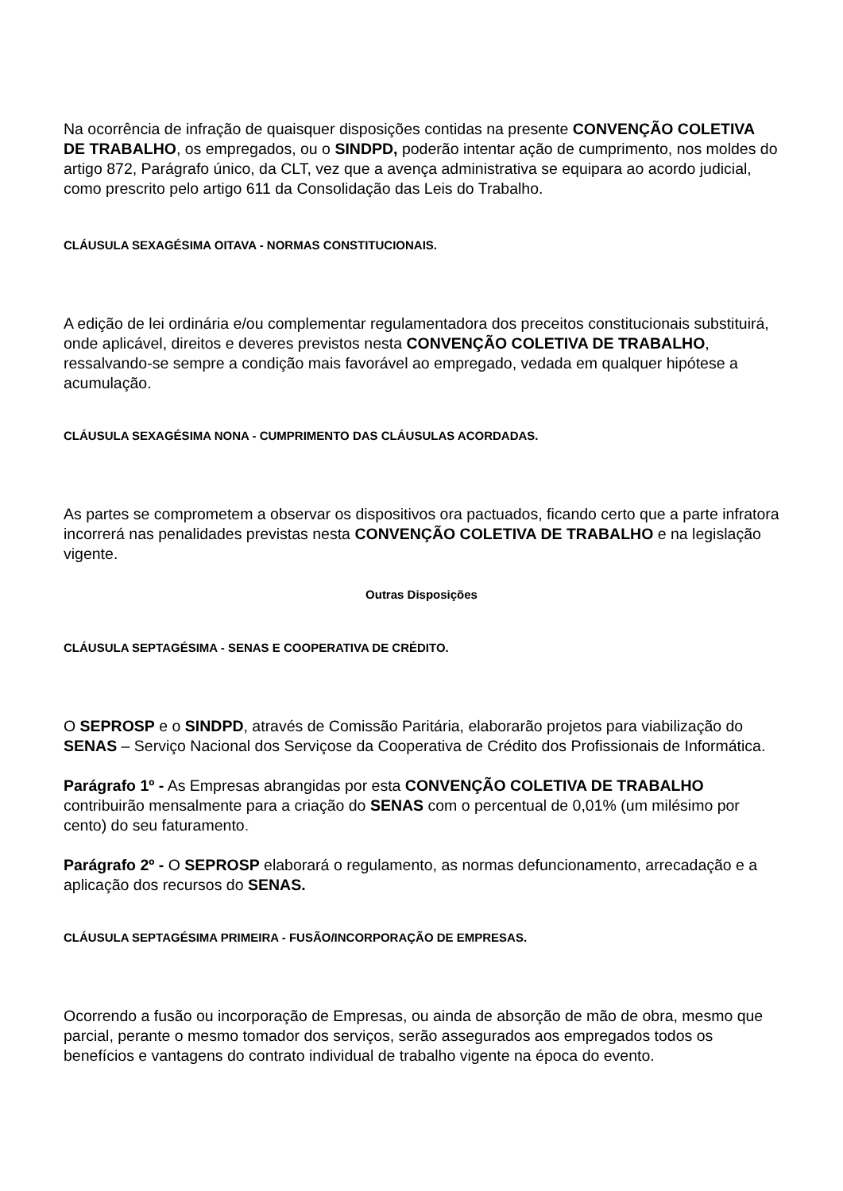Na ocorrência de infração de quaisquer disposições contidas na presente CONVENÇÃO COLETIVA DE TRABALHO, os empregados, ou o SINDPD, poderão intentar ação de cumprimento, nos moldes do artigo 872, Parágrafo único, da CLT, vez que a avença administrativa se equipara ao acordo judicial, como prescrito pelo artigo 611 da Consolidação das Leis do Trabalho.
CLÁUSULA SEXAGÉSIMA OITAVA - NORMAS CONSTITUCIONAIS.
A edição de lei ordinária e/ou complementar regulamentadora dos preceitos constitucionais substituirá, onde aplicável, direitos e deveres previstos nesta CONVENÇÃO COLETIVA DE TRABALHO, ressalvando-se sempre a condição mais favorável ao empregado, vedada em qualquer hipótese a acumulação.
CLÁUSULA SEXAGÉSIMA NONA - CUMPRIMENTO DAS CLÁUSULAS ACORDADAS.
As partes se comprometem a observar os dispositivos ora pactuados, ficando certo que a parte infratora incorrerá nas penalidades previstas nesta CONVENÇÃO COLETIVA DE TRABALHO e na legislação vigente.
Outras Disposições
CLÁUSULA SEPTAGÉSIMA - SENAS E COOPERATIVA DE CRÉDITO.
O SEPROSP e o SINDPD, através de Comissão Paritária, elaborarão projetos para viabilização do SENAS – Serviço Nacional dos Serviçose da Cooperativa de Crédito dos Profissionais de Informática.
Parágrafo 1º - As Empresas abrangidas por esta CONVENÇÃO COLETIVA DE TRABALHO contribuirão mensalmente para a criação do SENAS com o percentual de 0,01% (um milésimo por cento) do seu faturamento.
Parágrafo 2º - O SEPROSP elaborará o regulamento, as normas defuncionamento, arrecadação e a aplicação dos recursos do SENAS.
CLÁUSULA SEPTAGÉSIMA PRIMEIRA - FUSÃO/INCORPORAÇÃO DE EMPRESAS.
Ocorrendo a fusão ou incorporação de Empresas, ou ainda de absorção de mão de obra, mesmo que parcial, perante o mesmo tomador dos serviços, serão assegurados aos empregados todos os benefícios e vantagens do contrato individual de trabalho vigente na época do evento.